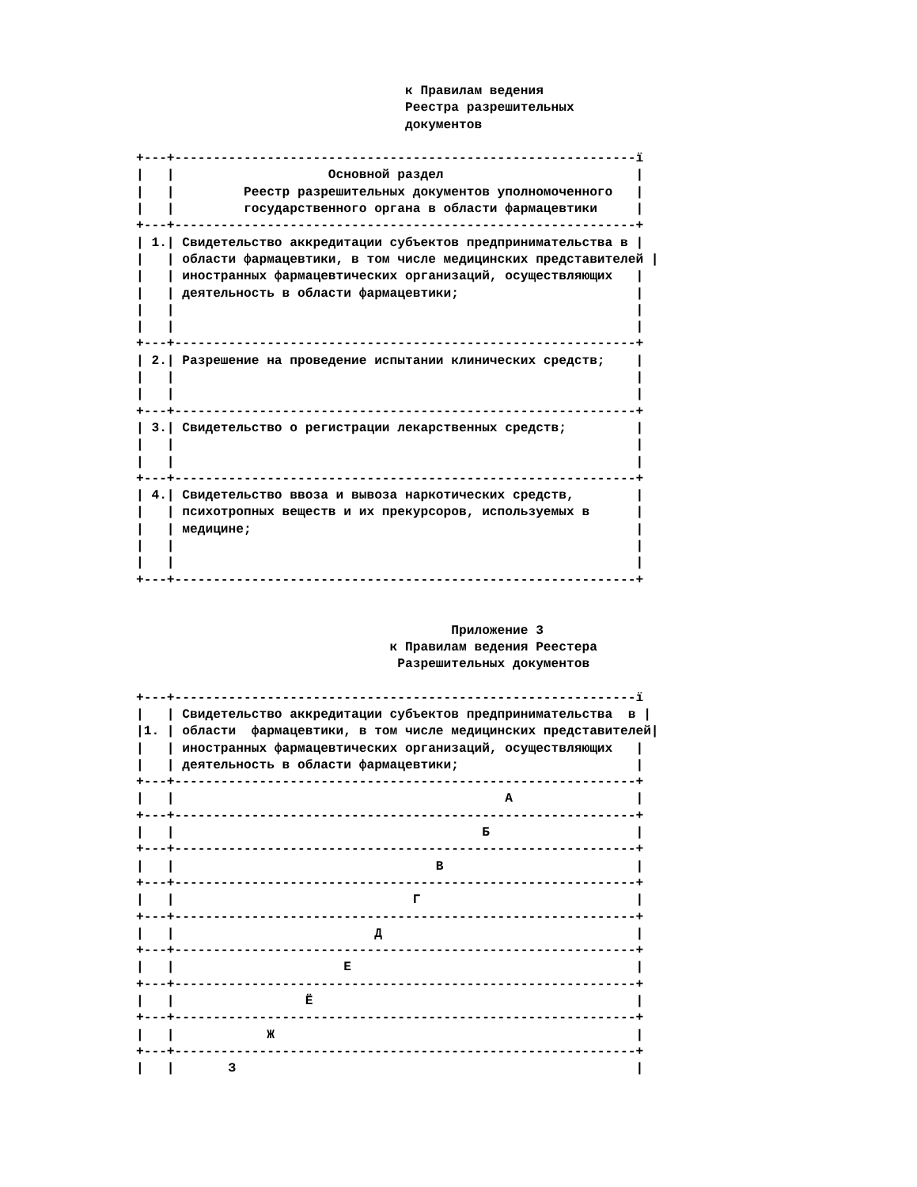к Правилам ведения
                                   Реестра разрешительных
                                   документов

+---+------------------------------------------------------------ï
|   |                    Основной раздел                         |
|   |         Реестр разрешительных документов уполномоченного   |
|   |         государственного органа в области фармацевтики     |
+---+------------------------------------------------------------+
| 1.| Свидетельство аккредитации субъектов предпринимательства в |
|   | области фармацевтики, в том числе медицинских представителей |
|   | иностранных фармацевтических организаций, осуществляющих   |
|   | деятельность в области фармацевтики;                       |
|   |                                                            |
|   |                                                            |
+---+------------------------------------------------------------+
| 2.| Разрешение на проведение испытании клинических средств;    |
|   |                                                            |
|   |                                                            |
+---+------------------------------------------------------------+
| 3.| Свидетельство о регистрации лекарственных средств;         |
|   |                                                            |
|   |                                                            |
+---+------------------------------------------------------------+
| 4.| Свидетельство ввоза и вывоза наркотических средств,        |
|   | психотропных веществ и их прекурсоров, используемых в      |
|   | медицине;                                                  |
|   |                                                            |
|   |                                                            |
+---+------------------------------------------------------------+


                                         Приложение 3
                                 к Правилам ведения Реестера
                                  Разрешительных документов

+---+------------------------------------------------------------ï
|   | Свидетельство аккредитации субъектов предпринимательства  в |
|1. | области  фармацевтики, в том числе медицинских представителей|
|   | иностранных фармацевтических организаций, осуществляющих   |
|   | деятельность в области фармацевтики;                       |
+---+------------------------------------------------------------+
|   |                                           А                |
+---+------------------------------------------------------------+
|   |                                        Б                   |
+---+------------------------------------------------------------+
|   |                                  В                         |
+---+------------------------------------------------------------+
|   |                               Г                            |
+---+------------------------------------------------------------+
|   |                          Д                                 |
+---+------------------------------------------------------------+
|   |                      Е                                     |
+---+------------------------------------------------------------+
|   |                 Ё                                          |
+---+------------------------------------------------------------+
|   |            Ж                                               |
+---+------------------------------------------------------------+
|   |       З                                                    |